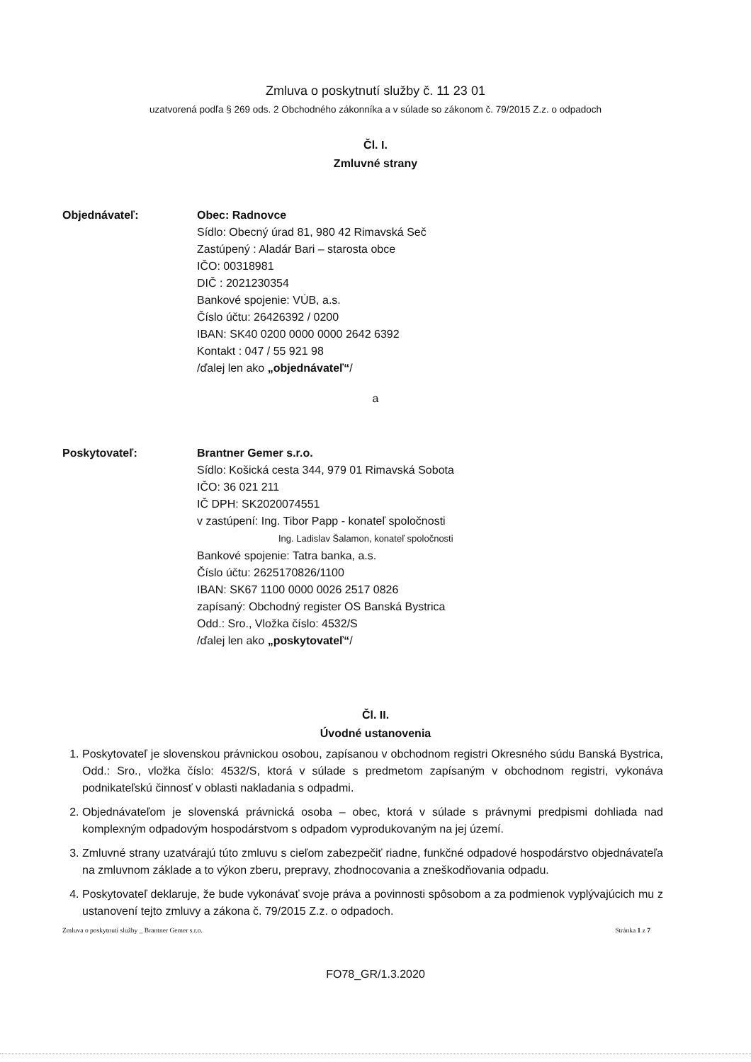Zmluva o poskytnutí služby č. 11 23 01
uzatvorená podľa § 269 ods. 2 Obchodného zákonníka a v súlade so zákonom č. 79/2015 Z.z. o odpadoch
Čl. I.
Zmluvné strany
Objednávateľ: Obec: Radnovce
Sídlo: Obecný úrad 81, 980 42 Rimavská Seč
Zastúpený : Aladár Bari – starosta obce
IČO: 00318981
DIČ : 2021230354
Bankové spojenie: VÚB, a.s.
Číslo účtu: 26426392 / 0200
IBAN: SK40 0200 0000 0000 2642 6392
Kontakt : 047 / 55 921 98
/ďalej len ako „objednávateľ“/
a
Poskytovateľ: Brantner Gemer s.r.o.
Sídlo: Košická cesta 344, 979 01 Rimavská Sobota
IČO: 36 021 211
IČ DPH: SK2020074551
v zastúpení: Ing. Tibor Papp - konateľ spoločnosti
Ing. Ladislav Šalamon, konateľ spoločnosti
Bankové spojenie: Tatra banka, a.s.
Číslo účtu: 2625170826/1100
IBAN: SK67 1100 0000 0026 2517 0826
zapísaný: Obchodný register OS Banská Bystrica
Odd.: Sro., Vložka číslo: 4532/S
/ďalej len ako „poskytovateľ“/
Čl. II.
Úvodné ustanovenia
1. Poskytovateľ je slovenskou právnickou osobou, zapísanou v obchodnom registri Okresného súdu Banská Bystrica, Odd.: Sro., vložka číslo: 4532/S, ktorá v súlade s predmetom zapísaným v obchodnom registri, vykonáva podnikateľskú činnosť v oblasti nakladania s odpadmi.
2. Objednávateľom je slovenská právnická osoba – obec, ktorá v súlade s právnymi predpismi dohliada nad komplexným odpadovým hospodárstvom s odpadom vyprodukovaným na jej území.
3. Zmluvné strany uzatvárajú túto zmluvu s cieľom zabezpečiť riadne, funkčné odpadové hospodárstvo objednávateľa na zmluvnom základe a to výkon zberu, prepravy, zhodnocovania a zneškodňovania odpadu.
4. Poskytovateľ deklaruje, že bude vykonávať svoje práva a povinnosti spôsobom a za podmienok vyplývajúcich mu z ustanovení tejto zmluvy a zákona č. 79/2015 Z.z. o odpadoch.
Zmluva o poskytnutí služby _ Brantner Gemer s.r.o. Stránka 1 z 7
FO78_GR/1.3.2020